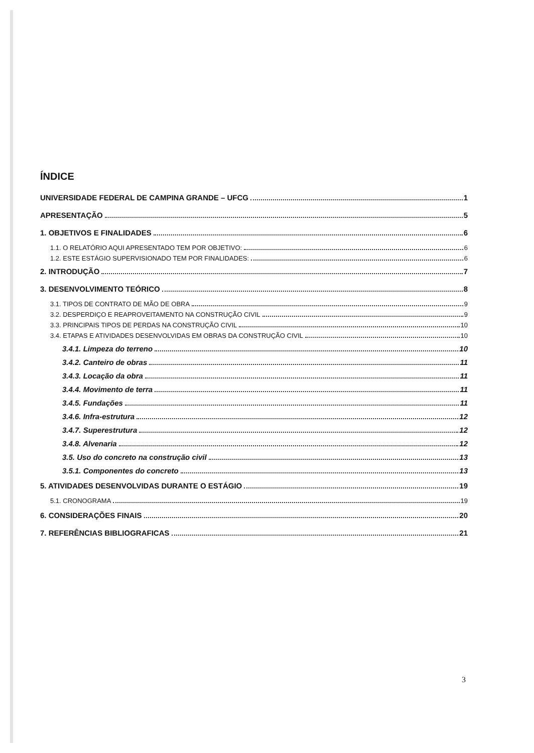ÍNDICE
UNIVERSIDADE FEDERAL DE CAMPINA GRANDE – UFCG 1
APRESENTAÇÃO 5
1. OBJETIVOS E FINALIDADES 6
1.1. O RELATÓRIO AQUI APRESENTADO TEM POR OBJETIVO: 6
1.2. ESTE ESTÁGIO SUPERVISIONADO TEM POR FINALIDADES: 6
2. INTRODUÇÃO 7
3. DESENVOLVIMENTO TEÓRICO 8
3.1. TIPOS DE CONTRATO DE MÃO DE OBRA 9
3.2. DESPERDIÇO E REAPROVEITAMENTO NA CONSTRUÇÃO CIVIL 9
3.3. PRINCIPAIS TIPOS DE PERDAS NA CONSTRUÇÃO CIVIL 10
3.4. ETAPAS E ATIVIDADES DESENVOLVIDAS EM OBRAS DA CONSTRUÇÃO CIVIL 10
3.4.1. Limpeza do terreno 10
3.4.2. Canteiro de obras 11
3.4.3. Locação da obra 11
3.4.4. Movimento de terra 11
3.4.5. Fundações 11
3.4.6. Infra-estrutura 12
3.4.7. Superestrutura 12
3.4.8. Alvenaria 12
3.5. Uso do concreto na construção civil 13
3.5.1. Componentes do concreto 13
5. ATIVIDADES DESENVOLVIDAS DURANTE O ESTÁGIO 19
5.1. CRONOGRAMA 19
6. CONSIDERAÇÕES FINAIS 20
7. REFERÊNCIAS BIBLIOGRAFICAS 21
3